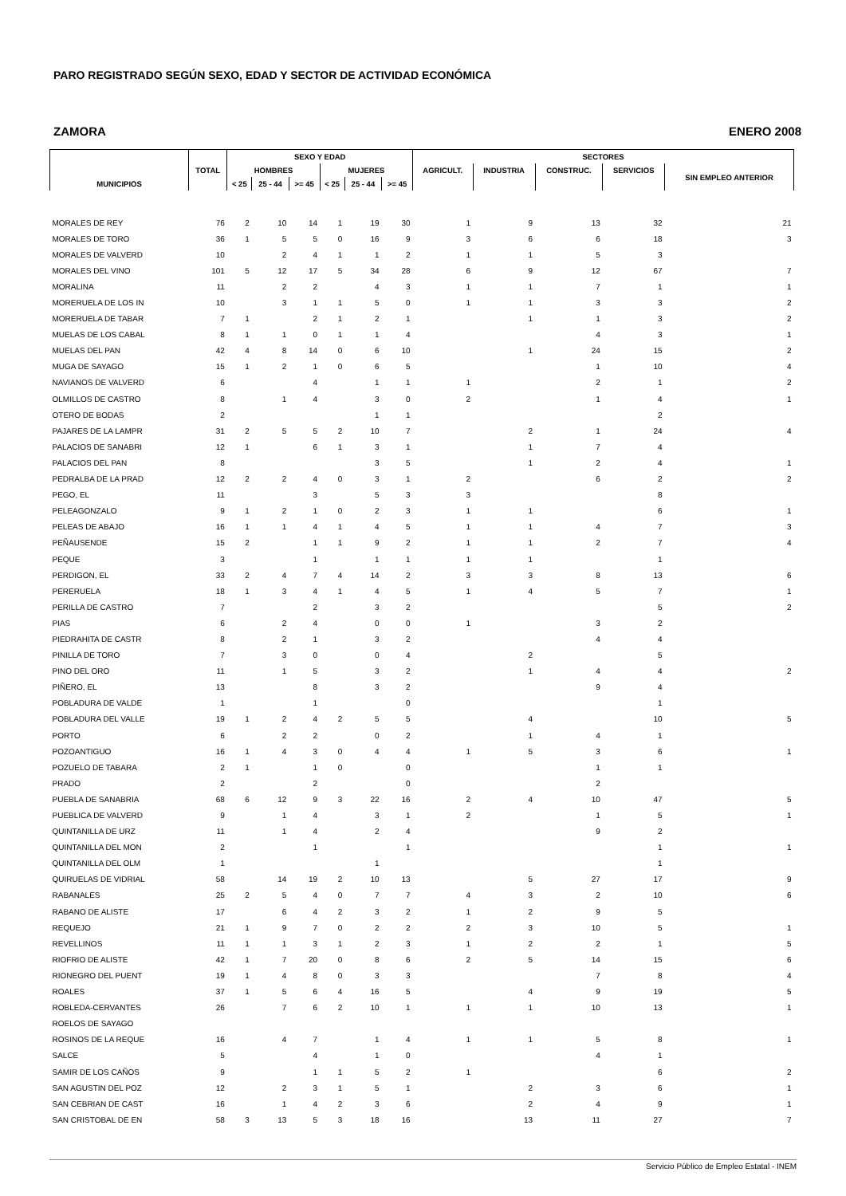PARO REGISTRADO SEGÚN SEXO, EDAD Y SECTOR DE ACTIVIDAD ECONÓMICA
ZAMORA ENERO 2008
| MUNICIPIOS | TOTAL | SEXO Y EDAD | | | | | | SECTORES | | | | |
| --- | --- | --- | --- | --- | --- | --- | --- | --- | --- | --- | --- | --- |
| | | HOMBRES | | | MUJERES | | | AGRICULT. | INDUSTRIA | CONSTRUC. | SERVICIOS | SIN EMPLEO ANTERIOR |
| | | < 25 | 25 - 44 | >= 45 | < 25 | 25 - 44 | >= 45 | | | | | |
| MORALES DE REY | 76 | 2 | 10 | 14 | 1 | 19 | 30 | 1 | 9 | 13 | 32 | 21 |
| MORALES DE TORO | 36 | 1 | 5 | 5 | 0 | 16 | 9 | 3 | 6 | 6 | 18 | 3 |
| MORALES DE VALVERD | 10 | | 2 | 4 | 1 | 1 | 2 | 1 | 1 | 5 | 3 | |
| MORALES DEL VINO | 101 | 5 | 12 | 17 | 5 | 34 | 28 | 6 | 9 | 12 | 67 | 7 |
| MORALINA | 11 | | 2 | 2 | | 4 | 3 | 1 | 1 | 7 | 1 | 1 |
| MORERUELA DE LOS IN | 10 | | 3 | 1 | 1 | 5 | 0 | 1 | 1 | 3 | 3 | 2 |
| MORERUELA DE TABAR | 7 | 1 | | 2 | 1 | 2 | 1 | | 1 | 1 | 3 | 2 |
| MUELAS DE LOS CABAL | 8 | 1 | 1 | 0 | 1 | 1 | 4 | | | 4 | 3 | 1 |
| MUELAS DEL PAN | 42 | 4 | 8 | 14 | 0 | 6 | 10 | | 1 | 24 | 15 | 2 |
| MUGA DE SAYAGO | 15 | 1 | 2 | 1 | 0 | 6 | 5 | | | 1 | 10 | 4 |
| NAVIANOS DE VALVERD | 6 | | | 4 | | 1 | 1 | 1 | | 2 | 1 | 2 |
| OLMILLOS DE CASTRO | 8 | | 1 | 4 | | 3 | 0 | 2 | | 1 | 4 | 1 |
| OTERO DE BODAS | 2 | | | | | 1 | 1 | | | | 2 | |
| PAJARES DE LA LAMPR | 31 | 2 | 5 | 5 | 2 | 10 | 7 | | 2 | 1 | 24 | 4 |
| PALACIOS DE SANABRI | 12 | 1 | | 6 | 1 | 3 | 1 | | 1 | 7 | 4 | |
| PALACIOS DEL PAN | 8 | | | | | 3 | 5 | | 1 | 2 | 4 | 1 |
| PEDRALBA DE LA PRAD | 12 | 2 | 2 | 4 | 0 | 3 | 1 | 2 | | 6 | 2 | 2 |
| PEGO, EL | 11 | | | 3 | | 5 | 3 | 3 | | | 8 | |
| PELEAGONZALO | 9 | 1 | 2 | 1 | 0 | 2 | 3 | 1 | 1 | | 6 | 1 |
| PELEAS DE ABAJO | 16 | 1 | 1 | 4 | 1 | 4 | 5 | 1 | 1 | 4 | 7 | 3 |
| PEÑAUSENDE | 15 | 2 | | 1 | 1 | 9 | 2 | 1 | 1 | 2 | 7 | 4 |
| PEQUE | 3 | | | 1 | | 1 | 1 | 1 | 1 | | 1 | |
| PERDIGON, EL | 33 | 2 | 4 | 7 | 4 | 14 | 2 | 3 | 3 | 8 | 13 | 6 |
| PERERUELA | 18 | 1 | 3 | 4 | 1 | 4 | 5 | 1 | 4 | 5 | 7 | 1 |
| PERILLA DE CASTRO | 7 | | | 2 | | 3 | 2 | | | | 5 | 2 |
| PIAS | 6 | | 2 | 4 | | 0 | 0 | 1 | | 3 | 2 | |
| PIEDRAHITA DE CASTR | 8 | | 2 | 1 | | 3 | 2 | | | 4 | 4 | |
| PINILLA DE TORO | 7 | | 3 | 0 | | 0 | 4 | | 2 | | 5 | |
| PINO DEL ORO | 11 | | 1 | 5 | | 3 | 2 | | 1 | 4 | 4 | 2 |
| PIÑERO, EL | 13 | | | 8 | | 3 | 2 | | | 9 | 4 | |
| POBLADURA DE VALDE | 1 | | | 1 | | | 0 | | | | 1 | |
| POBLADURA DEL VALLE | 19 | 1 | 2 | 4 | 2 | 5 | 5 | | 4 | | 10 | 5 |
| PORTO | 6 | | 2 | 2 | | 0 | 2 | | 1 | 4 | 1 | |
| POZOANTIGUO | 16 | 1 | 4 | 3 | 0 | 4 | 4 | 1 | 5 | 3 | 6 | 1 |
| POZUELO DE TABARA | 2 | 1 | | 1 | 0 | | 0 | | | 1 | 1 | |
| PRADO | 2 | | | 2 | | | 0 | | | 2 | | |
| PUEBLA DE SANABRIA | 68 | 6 | 12 | 9 | 3 | 22 | 16 | 2 | 4 | 10 | 47 | 5 |
| PUEBLICA DE VALVERD | 9 | | 1 | 4 | | 3 | 1 | 2 | | 1 | 5 | 1 |
| QUINTANILLA DE URZ | 11 | | 1 | 4 | | 2 | 4 | | | 9 | 2 | |
| QUINTANILLA DEL MON | 2 | | | 1 | | | 1 | | | | 1 | 1 |
| QUINTANILLA DEL OLM | 1 | | | | | 1 | | | | | 1 | |
| QUIRUELAS DE VIDRIAL | 58 | | 14 | 19 | 2 | 10 | 13 | | 5 | 27 | 17 | 9 |
| RABANALES | 25 | 2 | 5 | 4 | 0 | 7 | 7 | 4 | 3 | 2 | 10 | 6 |
| RABANO DE ALISTE | 17 | | 6 | 4 | 2 | 3 | 2 | 1 | 2 | 9 | 5 | |
| REQUEJO | 21 | 1 | 9 | 7 | 0 | 2 | 2 | 2 | 3 | 10 | 5 | 1 |
| REVELLINOS | 11 | 1 | 1 | 3 | 1 | 2 | 3 | 1 | 2 | 2 | 1 | 5 |
| RIOFRIO DE ALISTE | 42 | 1 | 7 | 20 | 0 | 8 | 6 | 2 | 5 | 14 | 15 | 6 |
| RIONEGRO DEL PUENT | 19 | 1 | 4 | 8 | 0 | 3 | 3 | | | 7 | 8 | 4 |
| ROALES | 37 | 1 | 5 | 6 | 4 | 16 | 5 | | 4 | 9 | 19 | 5 |
| ROBLEDA-CERVANTES | 26 | | 7 | 6 | 2 | 10 | 1 | 1 | 1 | 10 | 13 | 1 |
| ROELOS DE SAYAGO | | | | | | | | | | | | |
| ROSINOS DE LA REQUE | 16 | | 4 | 7 | | 1 | 4 | 1 | 1 | 5 | 8 | 1 |
| SALCE | 5 | | | 4 | | 1 | 0 | | | 4 | 1 | |
| SAMIR DE LOS CAÑOS | 9 | | | 1 | 1 | 5 | 2 | 1 | | | 6 | 2 |
| SAN AGUSTIN DEL POZ | 12 | | 2 | 3 | 1 | 5 | 1 | | 2 | 3 | 6 | 1 |
| SAN CEBRIAN DE CAST | 16 | | 1 | 4 | 2 | 3 | 6 | | 2 | 4 | 9 | 1 |
| SAN CRISTOBAL DE EN | 58 | 3 | 13 | 5 | 3 | 18 | 16 | | 13 | 11 | 27 | 7 |
Servicio Público de Empleo Estatal - INEM